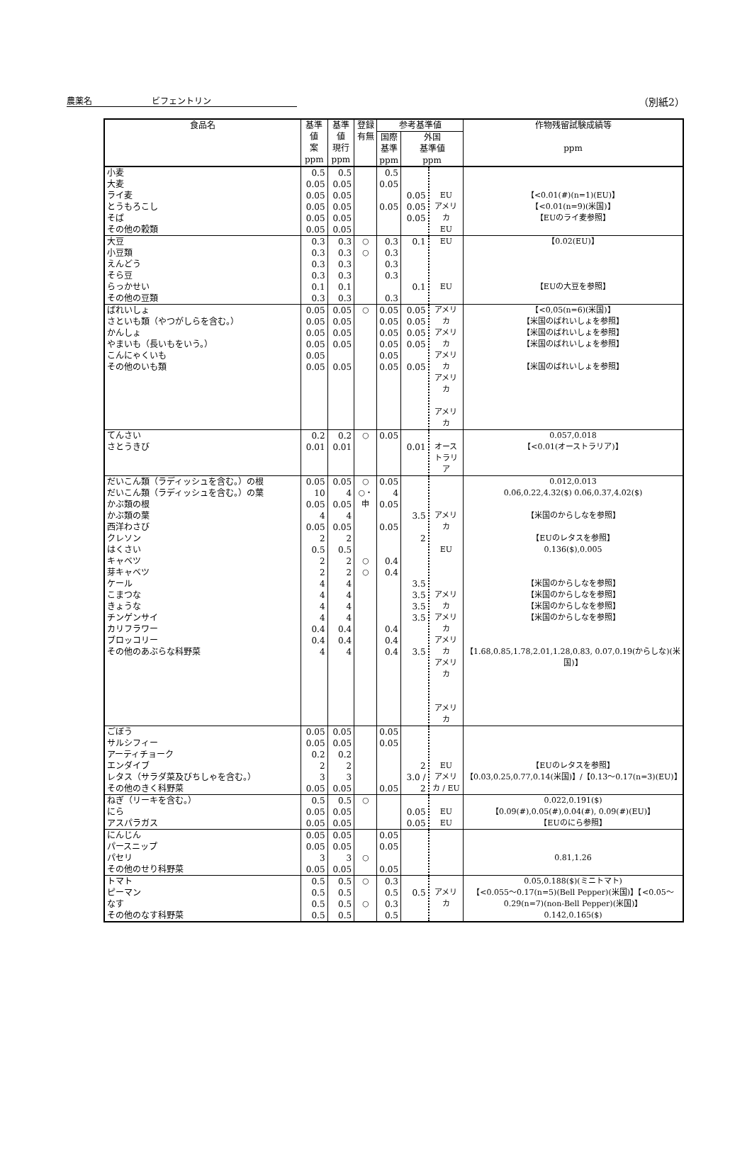農薬名　　　　　　　ビフェントリン （別紙2）
| 食品名 | 基準値 案 ppm | 基準値 現行 ppm | 登録 有無 | 参考基準値 | | | 作物残留試験成績等 ppm |
| --- | --- | --- | --- | --- | --- | --- | --- |
| | | | | 国際 基準 ppm | 外国 基準値 ppm | | |
| 小麦 大麦 ライ麦 とうもろこし そば その他の穀類 | 0.5 0.05 0.05 0.05 0.05 0.05 | 0.5 0.05 0.05 0.05 0.05 0.05 | | 0.5 0.05 0.05 | 0.05 0.05 0.05 | EU アメリカ EU | 【<0.01(#)(n=1)(EU)】 【<0.01(n=9)(米国)】 【EUのライ麦参照】 |
| 大豆 小豆類 えんどう そら豆 らっかせい その他の豆類 | 0.3 0.3 0.3 0.3 0.1 0.3 | 0.3 0.3 0.3 0.3 0.1 0.3 | ○ ○ | 0.3 0.3 0.3 0.3 0.3 | 0.1 0.1 | EU EU | 【0.02(EU)】 【EUの大豆を参照】 |
| ばれいしょ さといも類（やつがしらを含む。） かんしょ やまいも（長いもをいう。） こんにゃくいも その他のいも類 | 0.05 0.05 0.05 0.05 0.05 0.05 | 0.05 0.05 0.05 0.05 0.05 | ○ | 0.05 0.05 0.05 0.05 0.05 0.05 | 0.05 0.05 0.05 0.05 0.05 | アメリカ アメリカ アメリカ アメリカ アメリカ | 【<0,05(n=6)(米国)】 【米国のばれいしょを参照】 【米国のばれいしょを参照】 【米国のばれいしょを参照】 【米国のばれいしょを参照】 |
| てんさい さとうきび | 0.2 0.01 | 0.2 0.01 | ○ | 0.05 | 0.01 | オーストラリア | 0.057,0.018 【<0.01(オーストラリア)】 |
| だいこん類（ラディッシュを含む。）の根 だいこん類（ラディッシュを含む。）の葉 かぶ類の根 かぶ類の葉 西洋わさび クレソン はくさい キャベツ 芽キャベツ ケール こまつな きょうな チンゲンサイ カリフラワー ブロッコリー その他のあぶらな科野菜 | 0.05 10 0.05 4 0.05 2 0.5 2 2 4 4 4 4 0.4 0.4 4 | 0.05 4 0.05 4 0.05 2 0.5 2 2 4 4 4 4 0.4 0.4 4 | ○ ○・申 ○ ○ | 0.05 4 0.05 0.05 0.4 0.4 0.4 0.4 0.4 | 3.5 2 3.5 3.5 3.5 3.5 3.5 | アメリカ EU アメリカ アメリカ アメリカ アメリカ アメリカ | 0.012,0.013 0.06,0.22,4.32($) 0.06,0.37,4.02($) 【米国のからしなを参照】 【EUのレタスを参照】 0.136($),0.005 【米国のからしなを参照】 【米国のからしなを参照】 【米国のからしなを参照】 【米国のからしなを参照】 【1.68,0.85,1.78,2.01,1.28,0.83, 0.07,0.19(からしな)(米国)】 |
| ごぼう サルシフィー アーティチョーク エンダイブ レタス（サラダ菜及びちしゃを含む。） その他のきく科野菜 | 0.05 0.05 0.2 2 3 0.05 | 0.05 0.05 0.2 2 3 0.05 | | 0.05 0.05 0.05 | 2 3.0 / 2 | EU アメリカ / EU | 【EUのレタスを参照】 【0.03,0.25,0.77,0.14(米国)】/【0.13～0.17(n=3)(EU)】 |
| ねぎ（リーキを含む。） にら アスパラガス | 0.5 0.05 0.05 | 0.5 0.05 0.05 | ○ | | 0.05 0.05 | EU EU | 0.022,0.191($) 【0.09(#),0.05(#),0.04(#), 0.09(#)(EU)】 【EUのにら参照】 |
| にんじん パースニップ パセリ その他のせり科野菜 | 0.05 0.05 3 0.05 | 0.05 0.05 3 0.05 | ○ | 0.05 0.05 0.05 | | | 0.81,1.26 |
| トマト ピーマン なす その他のなす科野菜 | 0.5 0.5 0.5 0.5 | 0.5 0.5 0.5 0.5 | ○ ○ | 0.3 0.5 0.3 0.5 | 0.5 | アメリカ | 0.05,0.188($)(ミニトマト) 【<0.055～0.17(n=5)(Bell Pepper)(米国)】【<0.05～0.29(n=7)(non-Bell Pepper)(米国)】 0.142,0.165($) |